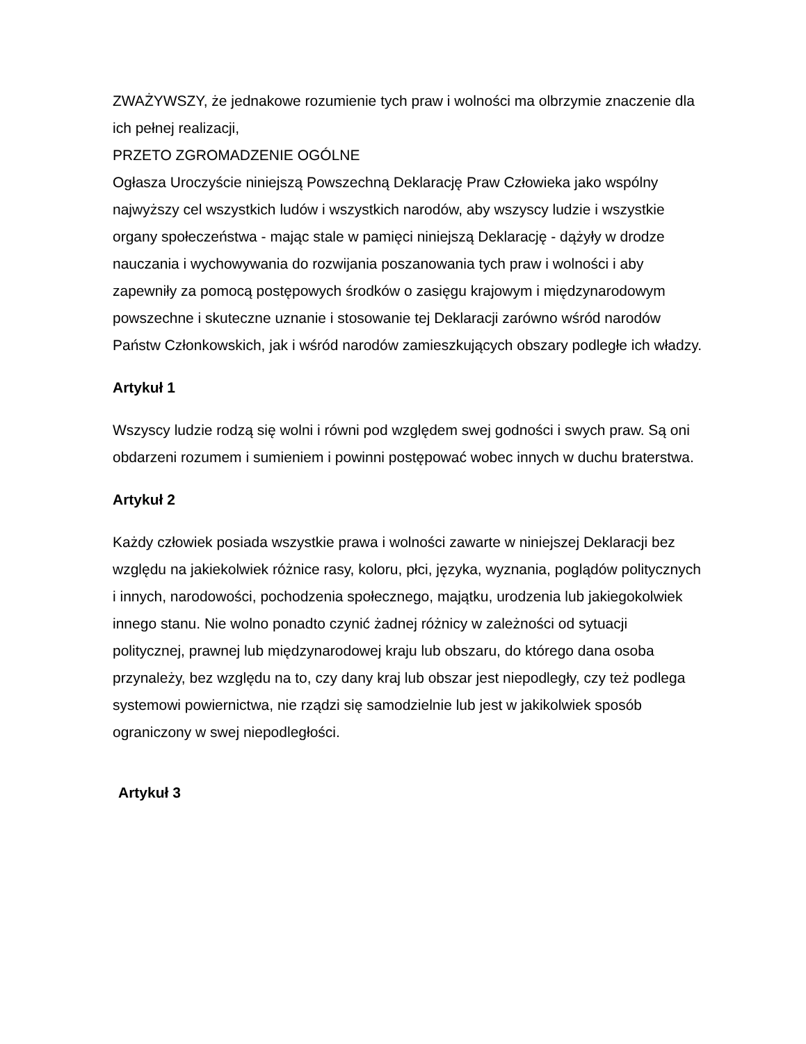ZWAŻYWSZY, że jednakowe rozumienie tych praw i wolności ma olbrzymie znaczenie dla ich pełnej realizacji,
PRZETO ZGROMADZENIE OGÓLNE
Ogłasza Uroczyście niniejszą Powszechną Deklarację Praw Człowieka jako wspólny najwyższy cel wszystkich ludów i wszystkich narodów, aby wszyscy ludzie i wszystkie organy społeczeństwa - mając stale w pamięci niniejszą Deklarację - dążyły w drodze nauczania i wychowywania do rozwijania poszanowania tych praw i wolności i aby zapewniły za pomocą postępowych środków o zasięgu krajowym i międzynarodowym powszechne i skuteczne uznanie i stosowanie tej Deklaracji zarówno wśród narodów Państw Członkowskich, jak i wśród narodów zamieszkujących obszary podległe ich władzy.
Artykuł 1
Wszyscy ludzie rodzą się wolni i równi pod względem swej godności i swych praw. Są oni obdarzeni rozumem i sumieniem i powinni postępować wobec innych w duchu braterstwa.
Artykuł 2
Każdy człowiek posiada wszystkie prawa i wolności zawarte w niniejszej Deklaracji bez względu na jakiekolwiek różnice rasy, koloru, płci, języka, wyznania, poglądów politycznych i innych, narodowości, pochodzenia społecznego, majątku, urodzenia lub jakiegokolwiek innego stanu. Nie wolno ponadto czynić żadnej różnicy w zależności od sytuacji politycznej, prawnej lub międzynarodowej kraju lub obszaru, do którego dana osoba przynależy, bez względu na to, czy dany kraj lub obszar jest niepodległy, czy też podlega systemowi powiernictwa, nie rządzi się samodzielnie lub jest w jakikolwiek sposób ograniczony w swej niepodległości.
Artykuł 3